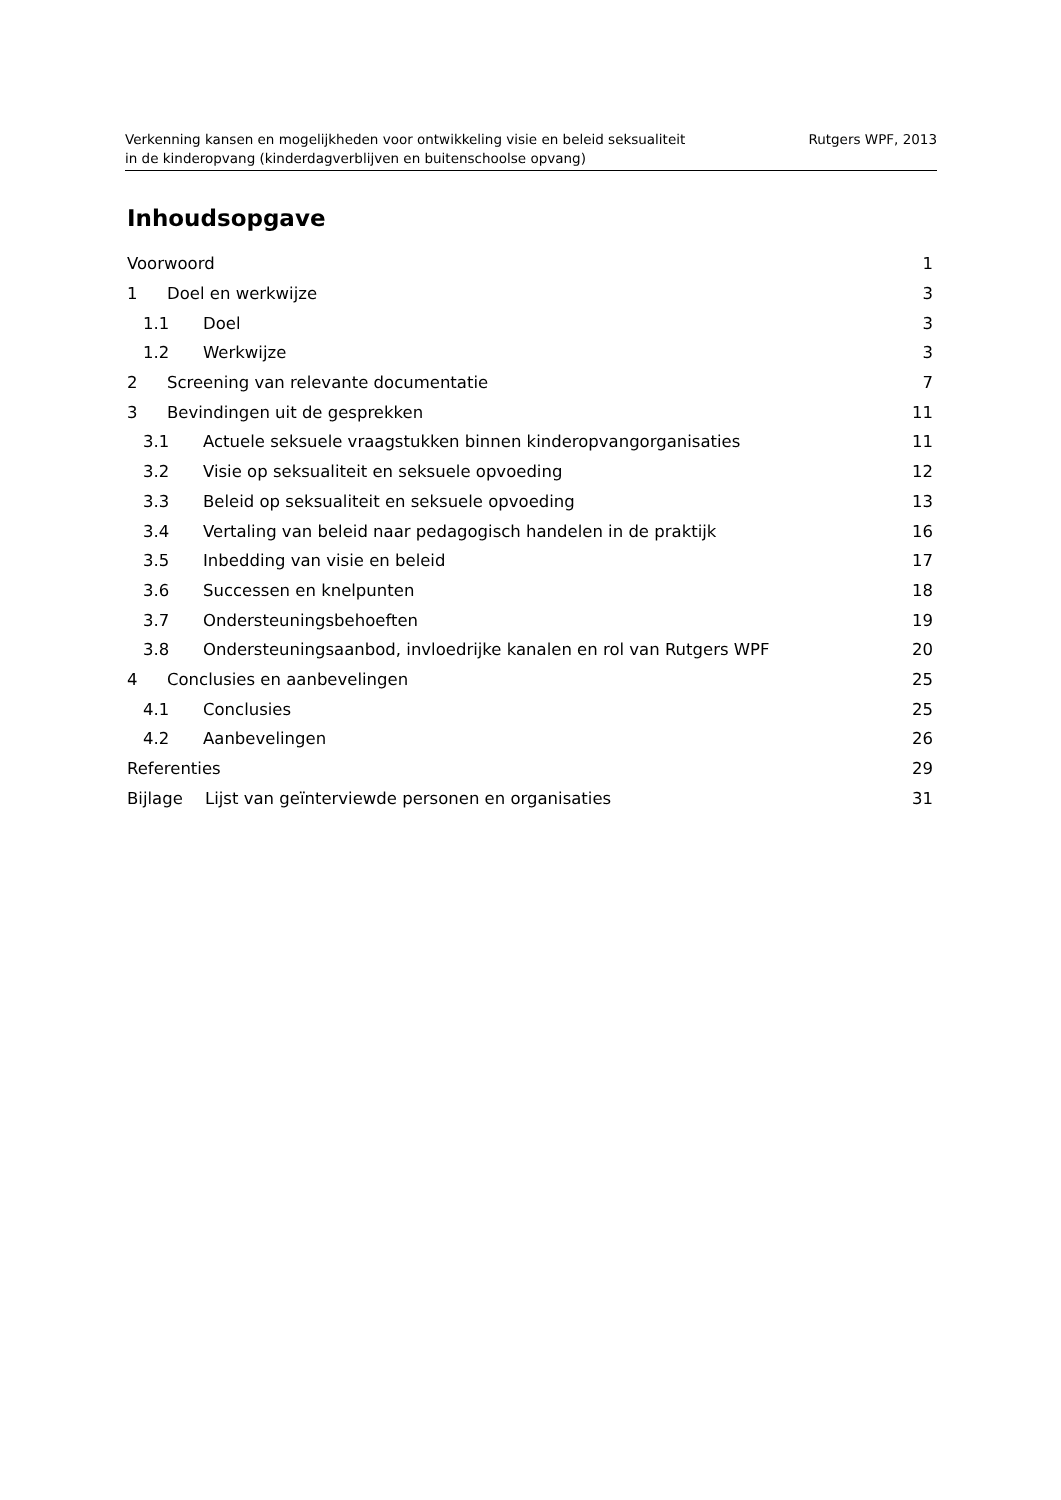Verkenning kansen en mogelijkheden voor ontwikkeling visie en beleid seksualiteit
in de kinderopvang (kinderdagverblijven en buitenschoolse opvang)
Rutgers WPF, 2013
Inhoudsopgave
Voorwoord 1
1 Doel en werkwijze 3
1.1 Doel 3
1.2 Werkwijze 3
2 Screening van relevante documentatie 7
3 Bevindingen uit de gesprekken 11
3.1 Actuele seksuele vraagstukken binnen kinderopvangorganisaties 11
3.2 Visie op seksualiteit en seksuele opvoeding 12
3.3 Beleid op seksualiteit en seksuele opvoeding 13
3.4 Vertaling van beleid naar pedagogisch handelen in de praktijk 16
3.5 Inbedding van visie en beleid 17
3.6 Successen en knelpunten 18
3.7 Ondersteuningsbehoeften 19
3.8 Ondersteuningsaanbod, invloedrijke kanalen en rol van Rutgers WPF 20
4 Conclusies en aanbevelingen 25
4.1 Conclusies 25
4.2 Aanbevelingen 26
Referenties 29
Bijlage Lijst van geïnterviewde personen en organisaties 31